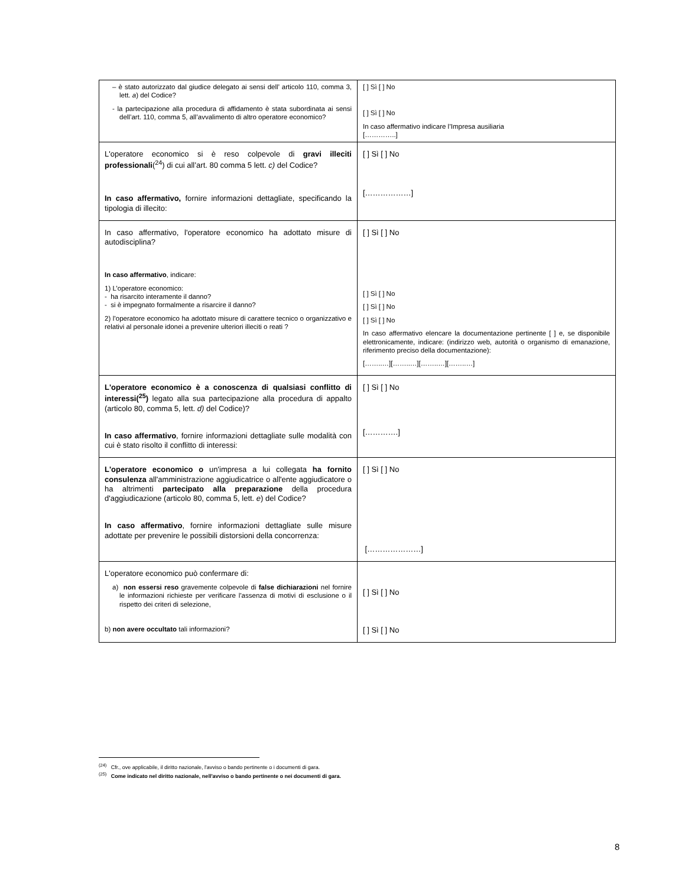| – è stato autorizzato dal giudice delegato ai sensi dell’ articolo 110, comma 3, lett. a ) del Codice? - la partecipazione alla procedura di affidamento è stata subordinata ai sensi dell’art. 110, comma 5, all’avvalimento di altro operatore economico? | [ ] Sì [ ] No [ ] Sì [ ] No In caso affermativo indicare l’Impresa ausiliaria […………..] |
| L'operatore economico si è reso colpevole di gravi illeciti professionali (<sup>24</sup>) di cui all’art. 80 comma 5 lett. c) del Codice? In caso affermativo, fornire informazioni dettagliate, specificando la tipologia di illecito: | [ ] Sì [ ] No [………………] |
| In caso affermativo, l'operatore economico ha adottato misure di autodisciplina? In caso affermativo , indicare: 1) L’operatore economico: - ha risarcito interamente il danno? - si è impegnato formalmente a risarcire il danno? 2) l’operatore economico ha adottato misure di carattere tecnico o organizzativo e relativi al personale idonei a prevenire ulteriori illeciti o reati ? | [ ] Sì [ ] No [ ] Sì [ ] No [ ] Sì [ ] No [ ] Sì [ ] No In caso affermativo elencare la documentazione pertinente [ ] e, se disponibile elettronicamente, indicare: (indirizzo web, autorità o organismo di emanazione, riferimento preciso della documentazione): [……..…][……..…][……..…][……..…] |
| L'operatore economico è a conoscenza di qualsiasi conflitto di interessi(<sup>25</sup>) legato alla sua partecipazione alla procedura di appalto (articolo 80, comma 5, lett. d) del Codice)? In caso affermativo , fornire informazioni dettagliate sulle modalità con cui è stato risolto il conflitto di interessi: | [ ] Sì [ ] No [………….] |
| L'operatore economico o un'impresa a lui collegata ha fornito consulenza all'amministrazione aggiudicatrice o all'ente aggiudicatore o ha altrimenti partecipato alla preparazione della procedura d'aggiudicazione (articolo 80, comma 5, lett. e ) del Codice? In caso affermativo , fornire informazioni dettagliate sulle misure adottate per prevenire le possibili distorsioni della concorrenza: | [ ] Sì [ ] No […………………] |
| L'operatore economico può confermare di: a) non essersi reso gravemente colpevole di false dichiarazioni nel fornire le informazioni richieste per verificare l'assenza di motivi di esclusione o il rispetto dei criteri di selezione, b) non avere occultato tali informazioni? | [ ] Sì [ ] No [ ] Sì [ ] No |
<sup>(24)</sup> Cfr., ove applicabile, il diritto nazionale, l'avviso o bando pertinente o i documenti di gara.
<sup>(25)</sup> Come indicato nel diritto nazionale, nell'avviso o bando pertinente o nei documenti di gara.
8